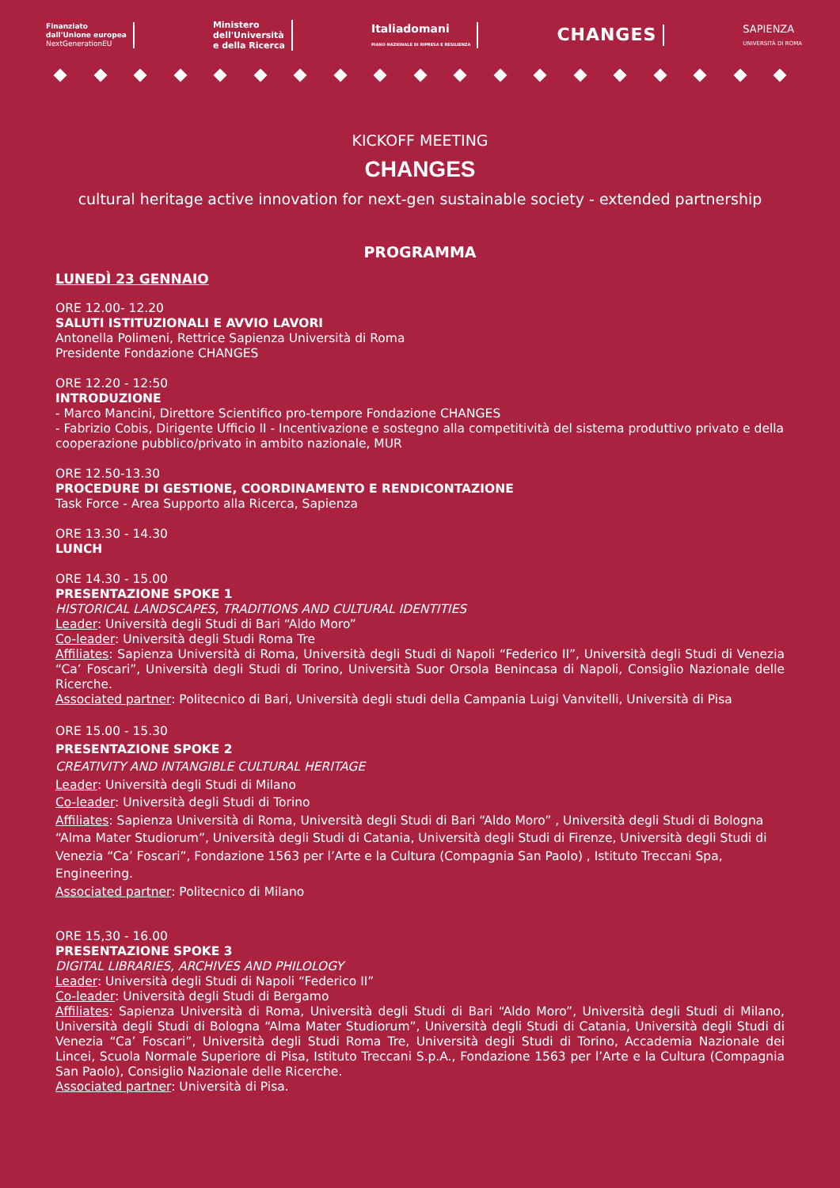Finanziato
dall'Unione europea
NextGenerationEU
Ministero
dell'Università
e della Ricerca
Italiadomani
PIANO NAZIONALE DI RIPRESA E RESILIENZA
CHANGES
SAPIENZA
UNIVERSITÀ DI ROMA
KICKOFF MEETING
CHANGES
cultural heritage active innovation for next-gen sustainable society - extended partnership
PROGRAMMA
LUNEDÌ 23 GENNAIO
ORE 12.00- 12.20
SALUTI ISTITUZIONALI E AVVIO LAVORI
Antonella Polimeni, Rettrice Sapienza Università di Roma
Presidente Fondazione CHANGES
ORE 12.20 - 12:50
INTRODUZIONE
- Marco Mancini, Direttore Scientifico pro-tempore Fondazione CHANGES
- Fabrizio Cobis, Dirigente Ufficio II - Incentivazione e sostegno alla competitività del sistema produttivo privato e della cooperazione pubblico/privato in ambito nazionale, MUR
ORE 12.50-13.30
PROCEDURE DI GESTIONE, COORDINAMENTO E RENDICONTAZIONE
Task Force - Area Supporto alla Ricerca, Sapienza
ORE 13.30 - 14.30
LUNCH
ORE 14.30 - 15.00
PRESENTAZIONE SPOKE 1
HISTORICAL LANDSCAPES, TRADITIONS AND CULTURAL IDENTITIES
Leader: Università degli Studi di Bari “Aldo Moro”
Co-leader: Università degli Studi Roma Tre
Affiliates: Sapienza Università di Roma, Università degli Studi di Napoli “Federico II”, Università degli Studi di Venezia “Ca’ Foscari”, Università degli Studi di Torino, Università Suor Orsola Benincasa di Napoli, Consiglio Nazionale delle Ricerche.
Associated partner: Politecnico di Bari, Università degli studi della Campania Luigi Vanvitelli, Università di Pisa
ORE 15.00 - 15.30
PRESENTAZIONE SPOKE 2
CREATIVITY AND INTANGIBLE CULTURAL HERITAGE
Leader: Università degli Studi di Milano
Co-leader: Università degli Studi di Torino
Affiliates: Sapienza Università di Roma, Università degli Studi di Bari “Aldo Moro” , Università degli Studi di Bologna “Alma Mater Studiorum”, Università degli Studi di Catania, Università degli Studi di Firenze, Università degli Studi di Venezia “Ca’ Foscari”, Fondazione 1563 per l’Arte e la Cultura (Compagnia San Paolo) , Istituto Treccani Spa, Engineering.
Associated partner: Politecnico di Milano
ORE 15,30 - 16.00
PRESENTAZIONE SPOKE 3
DIGITAL LIBRARIES, ARCHIVES AND PHILOLOGY
Leader: Università degli Studi di Napoli “Federico II”
Co-leader: Università degli Studi di Bergamo
Affiliates: Sapienza Università di Roma, Università degli Studi di Bari “Aldo Moro”, Università degli Studi di Milano, Università degli Studi di Bologna “Alma Mater Studiorum”, Università degli Studi di Catania, Università degli Studi di Venezia “Ca’ Foscari”, Università degli Studi Roma Tre, Università degli Studi di Torino, Accademia Nazionale dei Lincei, Scuola Normale Superiore di Pisa, Istituto Treccani S.p.A., Fondazione 1563 per l’Arte e la Cultura (Compagnia San Paolo), Consiglio Nazionale delle Ricerche.
Associated partner: Università di Pisa.